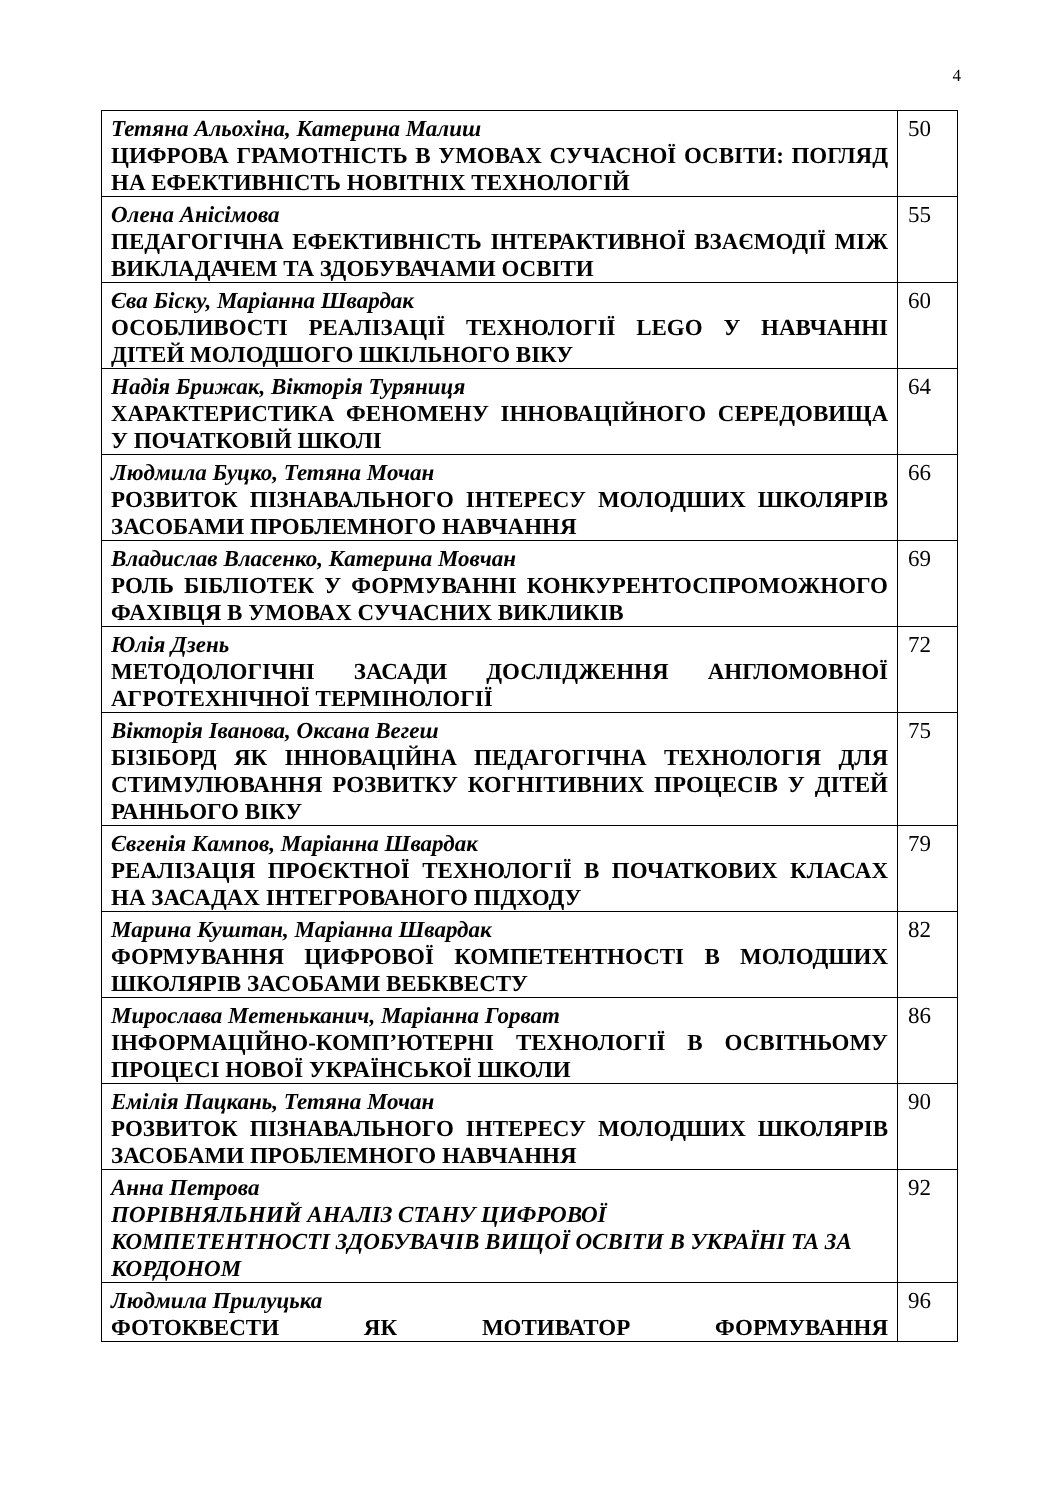4
| Тетяна Альохіна, Катерина Малиш ЦИФРОВА ГРАМОТНІСТЬ В УМОВАХ СУЧАСНОЇ ОСВІТИ: ПОГЛЯД НА ЕФЕКТИВНІСТЬ НОВІТНІХ ТЕХНОЛОГІЙ | 50 |
| Олена Анісімова ПЕДАГОГІЧНА ЕФЕКТИВНІСТЬ ІНТЕРАКТИВНОЇ ВЗАЄМОДІЇ МІЖ ВИКЛАДАЧЕМ ТА ЗДОБУВАЧАМИ ОСВІТИ | 55 |
| Єва Біску, Маріанна Швардак ОСОБЛИВОСТІ РЕАЛІЗАЦІЇ ТЕХНОЛОГІЇ LEGO У НАВЧАННІ ДІТЕЙ МОЛОДШОГО ШКІЛЬНОГО ВІКУ | 60 |
| Надія Брижак, Вікторія Туряниця ХАРАКТЕРИСТИКА ФЕНОМЕНУ ІННОВАЦІЙНОГО СЕРЕДОВИЩА У ПОЧАТКОВІЙ ШКОЛІ | 64 |
| Людмила Буцко, Тетяна Мочан РОЗВИТОК ПІЗНАВАЛЬНОГО ІНТЕРЕСУ МОЛОДШИХ ШКОЛЯРІВ ЗАСОБАМИ ПРОБЛЕМНОГО НАВЧАННЯ | 66 |
| Владислав Власенко, Катерина Мовчан РОЛЬ БІБЛІОТЕК У ФОРМУВАННІ КОНКУРЕНТОСПРОМОЖНОГО ФАХІВЦЯ В УМОВАХ СУЧАСНИХ ВИКЛИКІВ | 69 |
| Юлія Дзень МЕТОДОЛОГІЧНІ ЗАСАДИ ДОСЛІДЖЕННЯ АНГЛОМОВНОЇ АГРОТЕХНІЧНОЇ ТЕРМІНОЛОГІЇ | 72 |
| Вікторія Іванова, Оксана Вегеш БІЗІБОРД ЯК ІННОВАЦІЙНА ПЕДАГОГІЧНА ТЕХНОЛОГІЯ ДЛЯ СТИМУЛЮВАННЯ РОЗВИТКУ КОГНІТИВНИХ ПРОЦЕСІВ У ДІТЕЙ РАННЬОГО ВІКУ | 75 |
| Євгенія Кампов, Маріанна Швардак РЕАЛІЗАЦІЯ ПРОЄКТНОЇ ТЕХНОЛОГІЇ В ПОЧАТКОВИХ КЛАСАХ НА ЗАСАДАХ ІНТЕГРОВАНОГО ПІДХОДУ | 79 |
| Марина Куштан, Маріанна Швардак ФОРМУВАННЯ ЦИФРОВОЇ КОМПЕТЕНТНОСТІ В МОЛОДШИХ ШКОЛЯРІВ ЗАСОБАМИ ВЕБКВЕСТУ | 82 |
| Мирослава Метеньканич, Маріанна Горват ІНФОРМАЦІЙНО-КОМП’ЮТЕРНІ ТЕХНОЛОГІЇ В ОСВІТНЬОМУ ПРОЦЕСІ НОВОЇ УКРАЇНСЬКОЇ ШКОЛИ | 86 |
| Емілія Пацкань, Тетяна Мочан РОЗВИТОК ПІЗНАВАЛЬНОГО ІНТЕРЕСУ МОЛОДШИХ ШКОЛЯРІВ ЗАСОБАМИ ПРОБЛЕМНОГО НАВЧАННЯ | 90 |
| Анна Петрова ПОРІВНЯЛЬНИЙ АНАЛІЗ СТАНУ ЦИФРОВОЇ КОМПЕТЕНТНОСТІ ЗДОБУВАЧІВ ВИЩОЇ ОСВІТИ В УКРАЇНІ ТА ЗА КОРДОНОМ | 92 |
| Людмила Прилуцька ФОТОКВЕСТИ ЯК МОТИВАТОР ФОРМУВАННЯ | 96 |